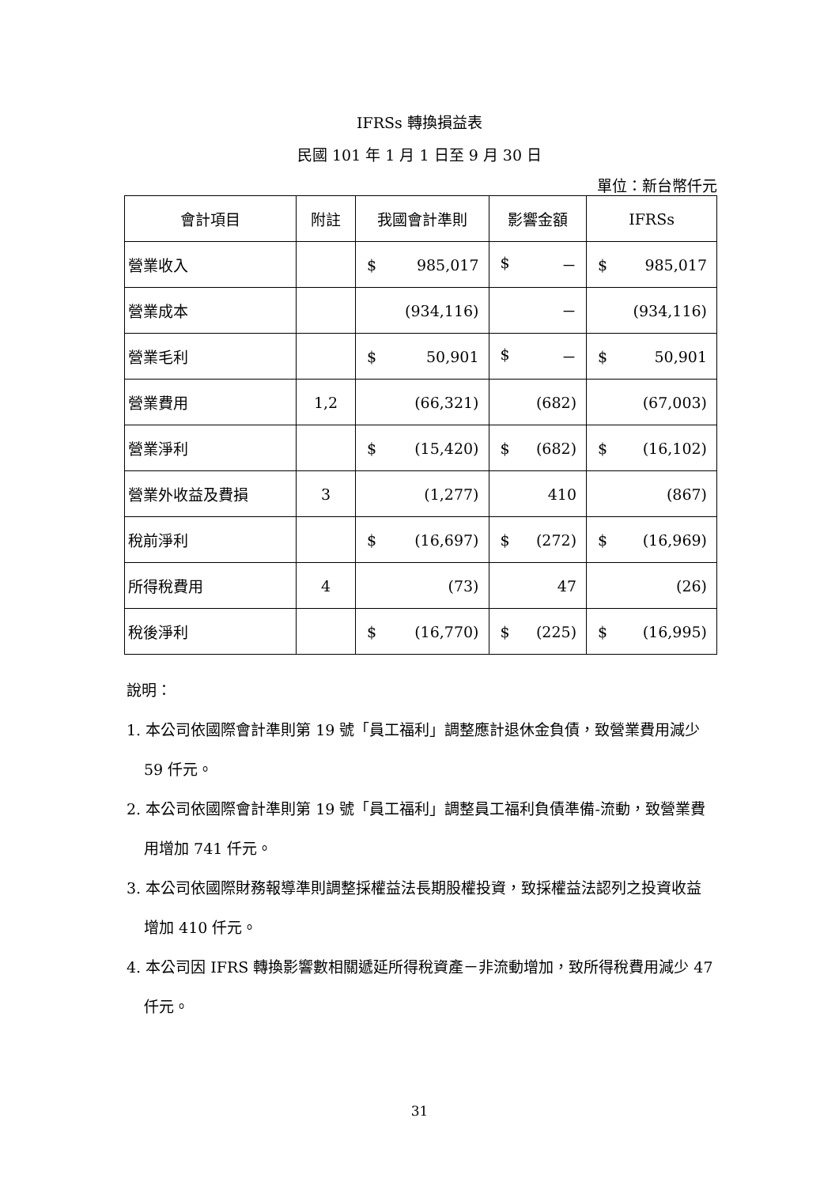IFRSs 轉換損益表
民國 101 年 1 月 1 日至 9 月 30 日
單位：新台幣仟元
| 會計項目 | 附註 | 我國會計準則 | 影響金額 | IFRSs |
| --- | --- | --- | --- | --- |
| 營業收入 | | $ 985,017 | $ － | $ 985,017 |
| 營業成本 | | (934,116) | － | (934,116) |
| 營業毛利 | | $ 50,901 | $ － | $ 50,901 |
| 營業費用 | 1,2 | (66,321) | (682) | (67,003) |
| 營業淨利 | | $ (15,420) | $ (682) | $ (16,102) |
| 營業外收益及費損 | 3 | (1,277) | 410 | (867) |
| 稅前淨利 | | $ (16,697) | $ (272) | $ (16,969) |
| 所得稅費用 | 4 | (73) | 47 | (26) |
| 稅後淨利 | | $ (16,770) | $ (225) | $ (16,995) |
說明：
1. 本公司依國際會計準則第 19 號「員工福利」調整應計退休金負債，致營業費用減少 59 仟元。
2. 本公司依國際會計準則第 19 號「員工福利」調整員工福利負債準備-流動，致營業費用增加 741 仟元。
3. 本公司依國際財務報導準則調整採權益法長期股權投資，致採權益法認列之投資收益增加 410 仟元。
4. 本公司因 IFRS 轉換影響數相關遞延所得稅資產－非流動增加，致所得稅費用減少 47 仟元。
31